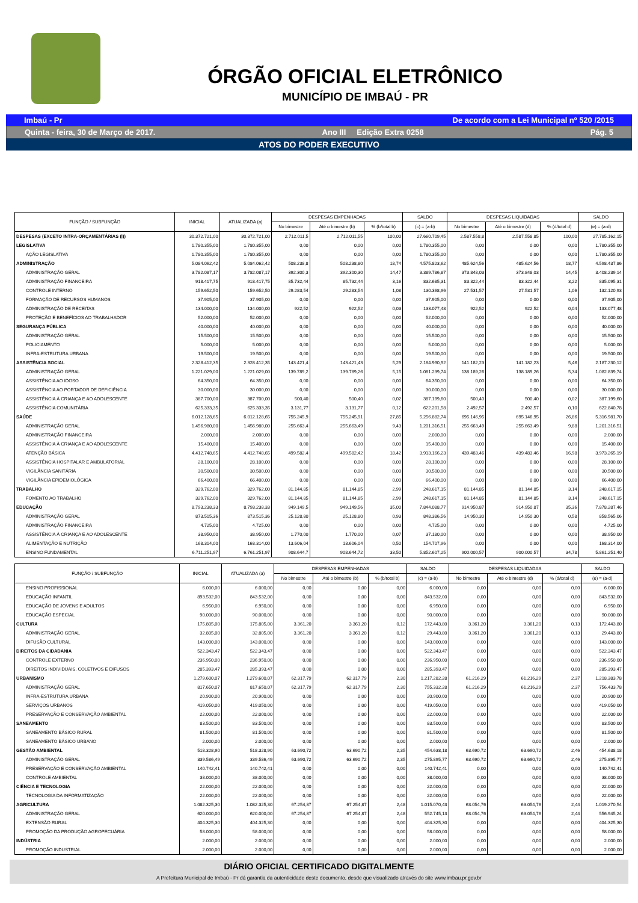ÓRGÃO OFICIAL ELETRÔNICO
MUNICÍPIO DE IMBAÚ - PR
Imbaú - Pr De acordo com a Lei Municipal nº 520 /2015
Quinta - feira, 30 de Março de 2017. Ano III Edição Extra 0258 Pág. 5
ATOS DO PODER EXECUTIVO
| FUNÇÃO / SUBFUNÇÃO | INICIAL | ATUALIZADA (a) | DESPESAS EMPENHADAS | | | SALDO | DESPESAS LIQUIDADAS | | | SALDO |
| --- | --- | --- | --- | --- | --- | --- | --- | --- | --- | --- |
| | | | No bimestre | Até o bimestre (b) | % (b/total b) | (c) = (a-b) | No bimestre | Até o bimestre (d) | % (d/total d) | (e) = (a-d) |
| DESPESAS (EXCETO INTRA-ORÇAMENTÁRIAS (I)) | 30.372.721,00 | 30.372.721,00 | 2.712.011,5 | 2.712.011,55 | 100,00 | 27.660.709,45 | 2.587.558,8 | 2.587.558,85 | 100,00 | 27.785.162,15 |
| LEGISLATIVA | 1.780.355,00 | 1.780.355,00 | 0,00 | 0,00 | 0,00 | 1.780.355,00 | 0,00 | 0,00 | 0,00 | 1.780.355,00 |
| AÇÃO LEGISLATIVA | 1.780.355,00 | 1.780.355,00 | 0,00 | 0,00 | 0,00 | 1.780.355,00 | 0,00 | 0,00 | 0,00 | 1.780.355,00 |
| ADMINISTRAÇÃO | 5.084.062,42 | 5.084.062,42 | 508.238,8 | 508.238,80 | 18,74 | 4.575.823,62 | 485.624,56 | 485.624,56 | 18,77 | 4.598.437,86 |
| ADMINISTRAÇÃO GERAL | 3.782.087,17 | 3.782.087,17 | 392.300,3 | 392.300,30 | 14,47 | 3.389.786,87 | 373.848,03 | 373.848,03 | 14,45 | 3.408.239,14 |
| ADMINISTRAÇÃO FINANCEIRA | 918.417,75 | 918.417,75 | 85.732,44 | 85.732,44 | 3,16 | 832.685,31 | 83.322,44 | 83.322,44 | 3,22 | 835.095,31 |
| CONTROLE INTERNO | 159.652,50 | 159.652,50 | 29.283,54 | 29.283,54 | 1,08 | 130.368,96 | 27.531,57 | 27.531,57 | 1,06 | 132.120,93 |
| FORMAÇÃO DE RECURSOS HUMANOS | 37.905,00 | 37.905,00 | 0,00 | 0,00 | 0,00 | 37.905,00 | 0,00 | 0,00 | 0,00 | 37.905,00 |
| ADMINISTRAÇÃO DE RECEITAS | 134.000,00 | 134.000,00 | 922,52 | 922,52 | 0,03 | 133.077,48 | 922,52 | 922,52 | 0,04 | 133.077,48 |
| PROTEÇÃO E BENEFÍCIOS AO TRABALHADOR | 52.000,00 | 52.000,00 | 0,00 | 0,00 | 0,00 | 52.000,00 | 0,00 | 0,00 | 0,00 | 52.000,00 |
| SEGURANÇA PÚBLICA | 40.000,00 | 40.000,00 | 0,00 | 0,00 | 0,00 | 40.000,00 | 0,00 | 0,00 | 0,00 | 40.000,00 |
| ADMINISTRAÇÃO GERAL | 15.500,00 | 15.500,00 | 0,00 | 0,00 | 0,00 | 15.500,00 | 0,00 | 0,00 | 0,00 | 15.500,00 |
| POLICIAMENTO | 5.000,00 | 5.000,00 | 0,00 | 0,00 | 0,00 | 5.000,00 | 0,00 | 0,00 | 0,00 | 5.000,00 |
| INFRA-ESTRUTURA URBANA | 19.500,00 | 19.500,00 | 0,00 | 0,00 | 0,00 | 19.500,00 | 0,00 | 0,00 | 0,00 | 19.500,00 |
| ASSISTÊNCIA SOCIAL | 2.328.412,35 | 2.328.412,35 | 143.421,4 | 143.421,43 | 5,29 | 2.184.990,92 | 141.182,23 | 141.182,23 | 5,46 | 2.187.230,12 |
| ADMINISTRAÇÃO GERAL | 1.221.029,00 | 1.221.029,00 | 139.789,2 | 139.789,26 | 5,15 | 1.081.239,74 | 138.189,26 | 138.189,26 | 5,34 | 1.082.839,74 |
| ASSISTÊNCIA AO IDOSO | 64.350,00 | 64.350,00 | 0,00 | 0,00 | 0,00 | 64.350,00 | 0,00 | 0,00 | 0,00 | 64.350,00 |
| ASSISTÊNCIA AO PORTADOR DE DEFICIÊNCIA | 30.000,00 | 30.000,00 | 0,00 | 0,00 | 0,00 | 30.000,00 | 0,00 | 0,00 | 0,00 | 30.000,00 |
| ASSISTÊNCIA À CRIANÇA E AO ADOLESCENTE | 387.700,00 | 387.700,00 | 500,40 | 500,40 | 0,02 | 387.199,60 | 500,40 | 500,40 | 0,02 | 387.199,60 |
| ASSISTÊNCIA COMUNITÁRIA | 625.333,35 | 625.333,35 | 3.131,77 | 3.131,77 | 0,12 | 622.201,58 | 2.492,57 | 2.492,57 | 0,10 | 622.840,78 |
| SAÚDE | 6.012.128,65 | 6.012.128,65 | 755.245,9 | 755.245,91 | 27,85 | 5.256.882,74 | 695.146,95 | 695.146,95 | 26,86 | 5.316.981,70 |
| ADMINISTRAÇÃO GERAL | 1.456.980,00 | 1.456.980,00 | 255.663,4 | 255.663,49 | 9,43 | 1.201.316,51 | 255.663,49 | 255.663,49 | 9,88 | 1.201.316,51 |
| ADMINISTRAÇÃO FINANCEIRA | 2.000,00 | 2.000,00 | 0,00 | 0,00 | 0,00 | 2.000,00 | 0,00 | 0,00 | 0,00 | 2.000,00 |
| ASSISTÊNCIA À CRIANÇA E AO ADOLESCENTE | 15.400,00 | 15.400,00 | 0,00 | 0,00 | 0,00 | 15.400,00 | 0,00 | 0,00 | 0,00 | 15.400,00 |
| ATENÇÃO BÁSICA | 4.412.748,65 | 4.412.748,65 | 499.582,4 | 499.582,42 | 18,42 | 3.913.166,23 | 439.483,46 | 439.483,46 | 16,98 | 3.973.265,19 |
| ASSISTÊNCIA HOSPITALAR E AMBULATORIAL | 28.100,00 | 28.100,00 | 0,00 | 0,00 | 0,00 | 28.100,00 | 0,00 | 0,00 | 0,00 | 28.100,00 |
| VIGILÂNCIA SANITÁRIA | 30.500,00 | 30.500,00 | 0,00 | 0,00 | 0,00 | 30.500,00 | 0,00 | 0,00 | 0,00 | 30.500,00 |
| VIGILÂNCIA EPIDEMIOLÓGICA | 66.400,00 | 66.400,00 | 0,00 | 0,00 | 0,00 | 66.400,00 | 0,00 | 0,00 | 0,00 | 66.400,00 |
| TRABALHO | 329.762,00 | 329.762,00 | 81.144,85 | 81.144,85 | 2,99 | 248.617,15 | 81.144,85 | 81.144,85 | 3,14 | 248.617,15 |
| FOMENTO AO TRABALHO | 329.762,00 | 329.762,00 | 81.144,85 | 81.144,85 | 2,99 | 248.617,15 | 81.144,85 | 81.144,85 | 3,14 | 248.617,15 |
| EDUCAÇÃO | 8.793.238,33 | 8.793.238,33 | 949.149,5 | 949.149,56 | 35,00 | 7.844.088,77 | 914.950,87 | 914.950,87 | 35,36 | 7.878.287,46 |
| ADMINISTRAÇÃO GERAL | 873.515,36 | 873.515,36 | 25.128,80 | 25.128,80 | 0,93 | 848.386,56 | 14.950,30 | 14.950,30 | 0,58 | 858.565,06 |
| ADMINISTRAÇÃO FINANCEIRA | 4.725,00 | 4.725,00 | 0,00 | 0,00 | 0,00 | 4.725,00 | 0,00 | 0,00 | 0,00 | 4.725,00 |
| ASSISTÊNCIA À CRIANÇA E AO ADOLESCENTE | 38.950,00 | 38.950,00 | 1.770,00 | 1.770,00 | 0,07 | 37.180,00 | 0,00 | 0,00 | 0,00 | 38.950,00 |
| ALIMENTAÇÃO E NUTRIÇÃO | 168.314,00 | 168.314,00 | 13.606,04 | 13.606,04 | 0,50 | 154.707,96 | 0,00 | 0,00 | 0,00 | 168.314,00 |
| ENSINO FUNDAMENTAL | 6.711.251,97 | 6.761.251,97 | 908.644,7 | 908.644,72 | 33,50 | 5.852.607,25 | 900.000,57 | 900.000,57 | 34,78 | 5.861.251,40 |
| FUNÇÃO / SUBFUNÇÃO | INICIAL | ATUALIZADA (a) | DESPESAS EMPENHADAS | | | SALDO | DESPESAS LIQUIDADAS | | | SALDO |
| --- | --- | --- | --- | --- | --- | --- | --- | --- | --- | --- |
| | | | No bimestre | Até o bimestre (b) | % (b/total b) | (c) = (a-b) | No bimestre | Até o bimestre (d) | % (d/total d) | (e) = (a-d) |
| ENSINO PROFISSIONAL | 6.000,00 | 6.000,00 | 0,00 | 0,00 | 0,00 | 6.000,00 | 0,00 | 0,00 | 0,00 | 6.000,00 |
| EDUCAÇÃO INFANTIL | 893.532,00 | 843.532,00 | 0,00 | 0,00 | 0,00 | 843.532,00 | 0,00 | 0,00 | 0,00 | 843.532,00 |
| EDUCAÇÃO DE JOVENS E ADULTOS | 6.950,00 | 6.950,00 | 0,00 | 0,00 | 0,00 | 6.950,00 | 0,00 | 0,00 | 0,00 | 6.950,00 |
| EDUCAÇÃO ESPECIAL | 90.000,00 | 90.000,00 | 0,00 | 0,00 | 0,00 | 90.000,00 | 0,00 | 0,00 | 0,00 | 90.000,00 |
| CULTURA | 175.805,00 | 175.805,00 | 3.361,20 | 3.361,20 | 0,12 | 172.443,80 | 3.361,20 | 3.361,20 | 0,13 | 172.443,80 |
| ADMINISTRAÇÃO GERAL | 32.805,00 | 32.805,00 | 3.361,20 | 3.361,20 | 0,12 | 29.443,80 | 3.361,20 | 3.361,20 | 0,13 | 29.443,80 |
| DIFUSÃO CULTURAL | 143.000,00 | 143.000,00 | 0,00 | 0,00 | 0,00 | 143.000,00 | 0,00 | 0,00 | 0,00 | 143.000,00 |
| DIREITOS DA CIDADANIA | 522.343,47 | 522.343,47 | 0,00 | 0,00 | 0,00 | 522.343,47 | 0,00 | 0,00 | 0,00 | 522.343,47 |
| CONTROLE EXTERNO | 236.950,00 | 236.950,00 | 0,00 | 0,00 | 0,00 | 236.950,00 | 0,00 | 0,00 | 0,00 | 236.950,00 |
| DIREITOS INDIVIDUAIS, COLETIVOS E DIFUSOS | 285.393,47 | 285.393,47 | 0,00 | 0,00 | 0,00 | 285.393,47 | 0,00 | 0,00 | 0,00 | 285.393,47 |
| URBANISMO | 1.279.600,07 | 1.279.600,07 | 62.317,79 | 62.317,79 | 2,30 | 1.217.282,28 | 61.216,29 | 61.216,29 | 2,37 | 1.218.383,78 |
| ADMINISTRAÇÃO GERAL | 817.650,07 | 817.650,07 | 62.317,79 | 62.317,79 | 2,30 | 755.332,28 | 61.216,29 | 61.216,29 | 2,37 | 756.433,78 |
| INFRA-ESTRUTURA URBANA | 20.900,00 | 20.900,00 | 0,00 | 0,00 | 0,00 | 20.900,00 | 0,00 | 0,00 | 0,00 | 20.900,00 |
| SERVIÇOS URBANOS | 419.050,00 | 419.050,00 | 0,00 | 0,00 | 0,00 | 419.050,00 | 0,00 | 0,00 | 0,00 | 419.050,00 |
| PRESERVAÇÃO E CONSERVAÇÃO AMBIENTAL | 22.000,00 | 22.000,00 | 0,00 | 0,00 | 0,00 | 22.000,00 | 0,00 | 0,00 | 0,00 | 22.000,00 |
| SANEAMENTO | 83.500,00 | 83.500,00 | 0,00 | 0,00 | 0,00 | 83.500,00 | 0,00 | 0,00 | 0,00 | 83.500,00 |
| SANEAMENTO BÁSICO RURAL | 81.500,00 | 81.500,00 | 0,00 | 0,00 | 0,00 | 81.500,00 | 0,00 | 0,00 | 0,00 | 81.500,00 |
| SANEAMENTO BÁSICO URBANO | 2.000,00 | 2.000,00 | 0,00 | 0,00 | 0,00 | 2.000,00 | 0,00 | 0,00 | 0,00 | 2.000,00 |
| GESTÃO AMBIENTAL | 518.328,90 | 518.328,90 | 63.690,72 | 63.690,72 | 2,35 | 454.638,18 | 63.690,72 | 63.690,72 | 2,46 | 454.638,18 |
| ADMINISTRAÇÃO GERAL | 339.586,49 | 339.586,49 | 63.690,72 | 63.690,72 | 2,35 | 275.895,77 | 63.690,72 | 63.690,72 | 2,46 | 275.895,77 |
| PRESERVAÇÃO E CONSERVAÇÃO AMBIENTAL | 140.742,41 | 140.742,41 | 0,00 | 0,00 | 0,00 | 140.742,41 | 0,00 | 0,00 | 0,00 | 140.742,41 |
| CONTROLE AMBIENTAL | 38.000,00 | 38.000,00 | 0,00 | 0,00 | 0,00 | 38.000,00 | 0,00 | 0,00 | 0,00 | 38.000,00 |
| CIÊNCIA E TECNOLOGIA | 22.000,00 | 22.000,00 | 0,00 | 0,00 | 0,00 | 22.000,00 | 0,00 | 0,00 | 0,00 | 22.000,00 |
| TECNOLOGIA DA INFORMATIZAÇÃO | 22.000,00 | 22.000,00 | 0,00 | 0,00 | 0,00 | 22.000,00 | 0,00 | 0,00 | 0,00 | 22.000,00 |
| AGRICULTURA | 1.082.325,30 | 1.082.325,30 | 67.254,87 | 67.254,87 | 2,48 | 1.015.070,43 | 63.054,76 | 63.054,76 | 2,44 | 1.019.270,54 |
| ADMINISTRAÇÃO GERAL | 620.000,00 | 620.000,00 | 67.254,87 | 67.254,87 | 2,48 | 552.745,13 | 63.054,76 | 63.054,76 | 2,44 | 556.945,24 |
| EXTENSÃO RURAL | 404.325,30 | 404.325,30 | 0,00 | 0,00 | 0,00 | 404.325,30 | 0,00 | 0,00 | 0,00 | 404.325,30 |
| PROMOÇÃO DA PRODUÇÃO AGROPECUÁRIA | 58.000,00 | 58.000,00 | 0,00 | 0,00 | 0,00 | 58.000,00 | 0,00 | 0,00 | 0,00 | 58.000,00 |
| INDÚSTRIA | 2.000,00 | 2.000,00 | 0,00 | 0,00 | 0,00 | 2.000,00 | 0,00 | 0,00 | 0,00 | 2.000,00 |
| PROMOÇÃO INDUSTRIAL | 2.000,00 | 2.000,00 | 0,00 | 0,00 | 0,00 | 2.000,00 | 0,00 | 0,00 | 0,00 | 2.000,00 |
DIÁRIO OFICIAL CERTIFICADO DIGITALMENTE
A Prefeitura Municipal de Imbaú - Pr dá garantia da autenticidade deste documento, desde que visualizado através do site www.imbau.pr.gov.br